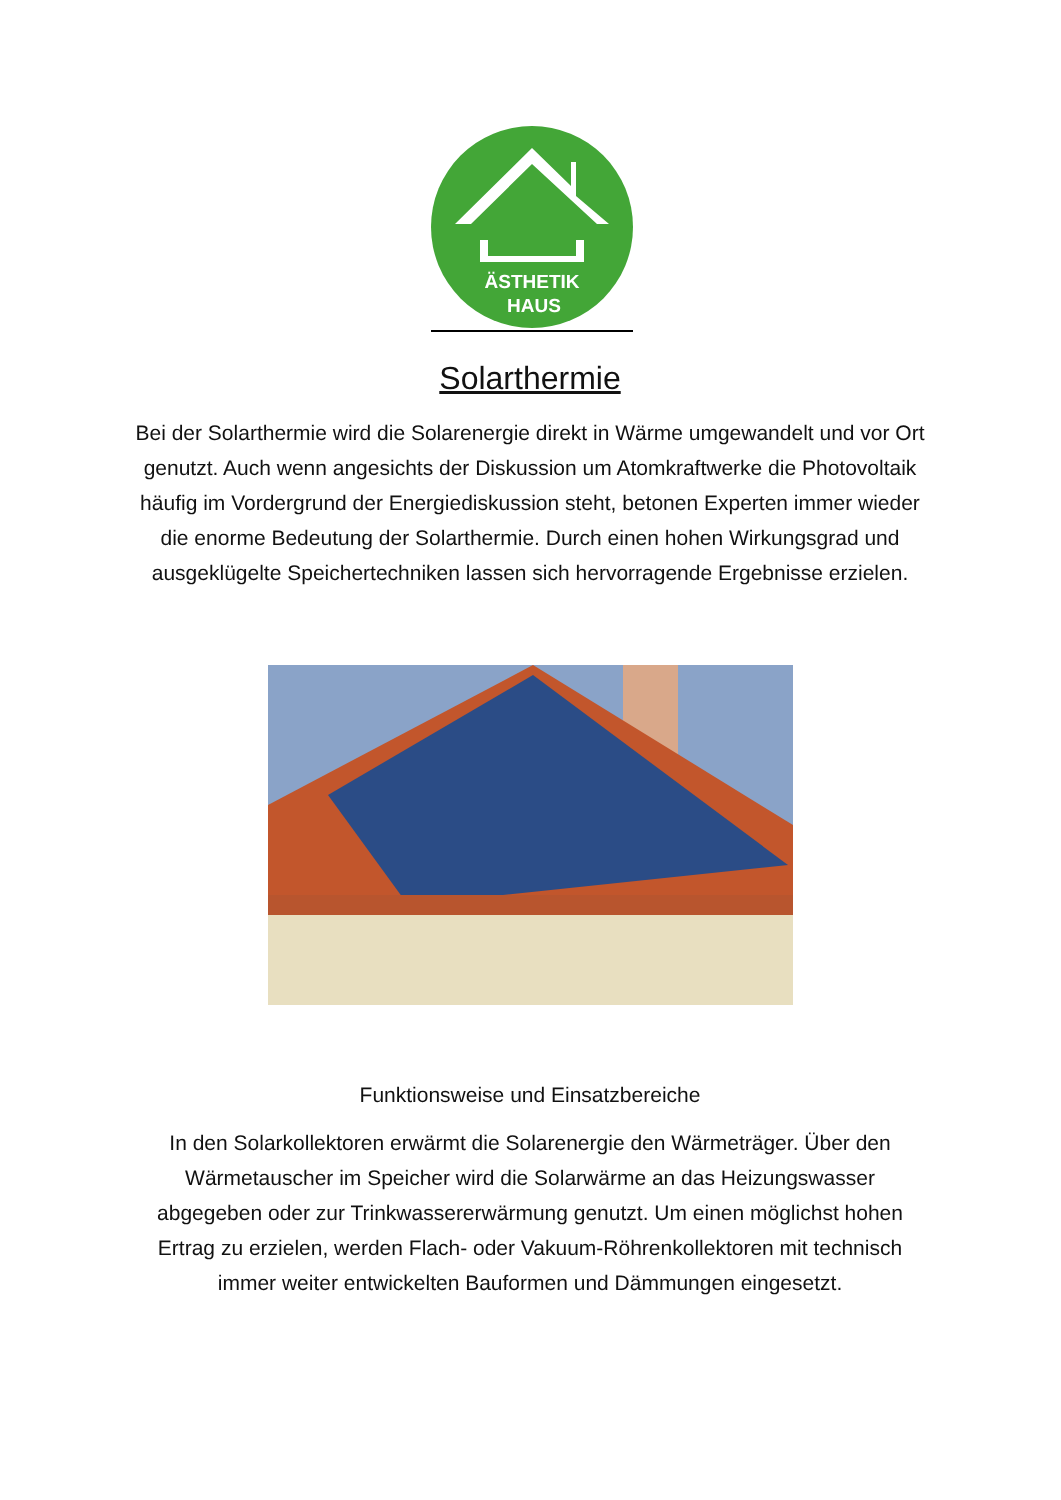ÄSTHETIK
HAUS
Solarthermie
Bei der Solarthermie wird die Solarenergie direkt in Wärme umgewandelt und vor Ort genutzt. Auch wenn angesichts der Diskussion um Atomkraftwerke die Photovoltaik häufig im Vordergrund der Energiediskussion steht, betonen Experten immer wieder die enorme Bedeutung der Solarthermie. Durch einen hohen Wirkungsgrad und ausgeklügelte Speichertechniken lassen sich hervorragende Ergebnisse erzielen.
Funktionsweise und Einsatzbereiche
In den Solarkollektoren erwärmt die Solarenergie den Wärmeträger. Über den Wärmetauscher im Speicher wird die Solarwärme an das Heizungswasser abgegeben oder zur Trinkwassererwärmung genutzt. Um einen möglichst hohen Ertrag zu erzielen, werden Flach- oder Vakuum-Röhrenkollektoren mit technisch immer weiter entwickelten Bauformen und Dämmungen eingesetzt.